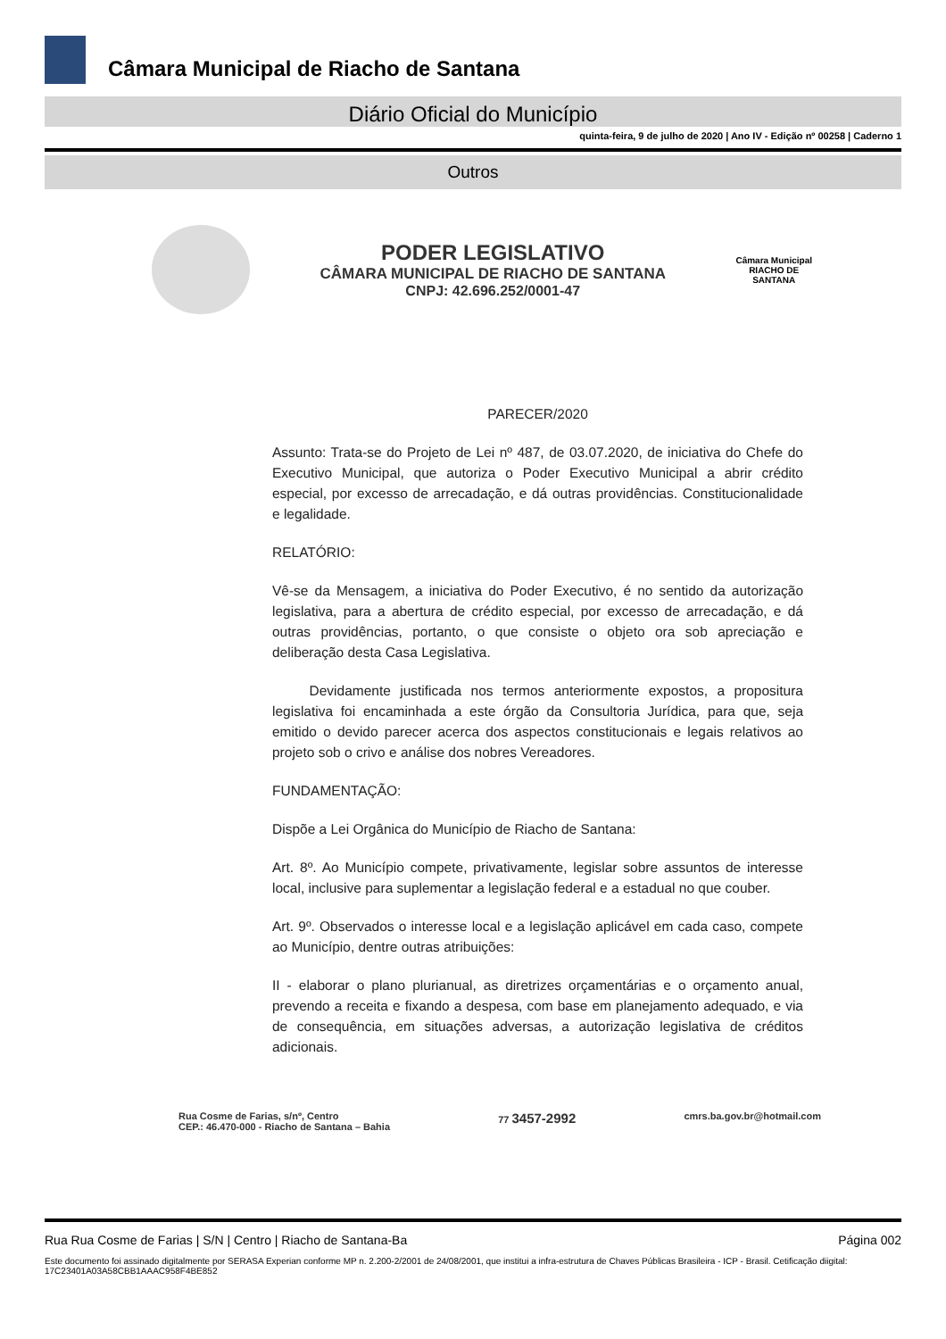Câmara Municipal de Riacho de Santana
Diário Oficial do Município
quinta-feira, 9 de julho de 2020 | Ano IV - Edição nº 00258 | Caderno 1
Outros
PODER LEGISLATIVO
CÂMARA MUNICIPAL DE RIACHO DE SANTANA
CNPJ: 42.696.252/0001-47
Câmara Municipal
RIACHO DE
SANTANA
PARECER/2020
Assunto: Trata-se do Projeto de Lei nº 487, de 03.07.2020, de iniciativa do Chefe do Executivo Municipal, que autoriza o Poder Executivo Municipal a abrir crédito especial, por excesso de arrecadação, e dá outras providências. Constitucionalidade e legalidade.
RELATÓRIO:
Vê-se da Mensagem, a iniciativa do Poder Executivo, é no sentido da autorização legislativa, para a abertura de crédito especial, por excesso de arrecadação, e dá outras providências, portanto, o que consiste o objeto ora sob apreciação e deliberação desta Casa Legislativa.
Devidamente justificada nos termos anteriormente expostos, a propositura legislativa foi encaminhada a este órgão da Consultoria Jurídica, para que, seja emitido o devido parecer acerca dos aspectos constitucionais e legais relativos ao projeto sob o crivo e análise dos nobres Vereadores.
FUNDAMENTAÇÃO:
Dispõe a Lei Orgânica do Município de Riacho de Santana:
Art. 8º. Ao Município compete, privativamente, legislar sobre assuntos de interesse local, inclusive para suplementar a legislação federal e a estadual no que couber.
Art. 9º. Observados o interesse local e a legislação aplicável em cada caso, compete ao Município, dentre outras atribuições:
II - elaborar o plano plurianual, as diretrizes orçamentárias e o orçamento anual, prevendo a receita e fixando a despesa, com base em planejamento adequado, e via de consequência, em situações adversas, a autorização legislativa de créditos adicionais.
Rua Cosme de Farias, s/nº, Centro
CEP.: 46.470-000 - Riacho de Santana – Bahia
77 3457-2992
cmrs.ba.gov.br@hotmail.com
Rua Rua Cosme de Farias | S/N | Centro | Riacho de Santana-Ba Página 002
Este documento foi assinado digitalmente por SERASA Experian conforme MP n. 2.200-2/2001 de 24/08/2001, que institui a infra-estrutura de Chaves Públicas Brasileira - ICP - Brasil. Cetificação diigital: 17C23401A03A58CBB1AAAC958F4BE852